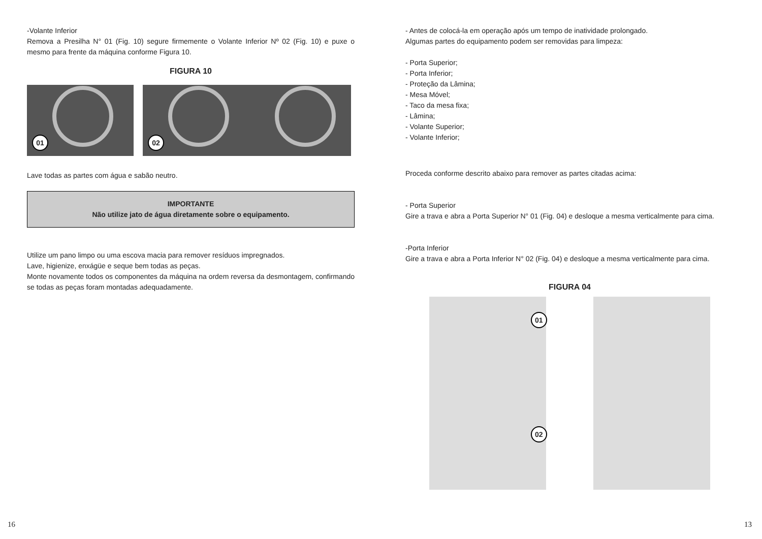-Volante Inferior
Remova a Presilha N° 01 (Fig. 10) segure firmemente o Volante Inferior Nº 02 (Fig. 10) e puxe o mesmo para frente da máquina conforme Figura 10.
FIGURA 10
01
02
Lave todas as partes com água e sabão neutro.
IMPORTANTE
Não utilize jato de água diretamente sobre o equipamento.
Utilize um pano limpo ou uma escova macia para remover resíduos impregnados.
Lave, higienize, enxágüe e seque bem todas as peças.
Monte novamente todos os componentes da máquina na ordem reversa da desmontagem, confirmando se todas as peças foram montadas adequadamente.
16
- Antes de colocá-la em operação após um tempo de inatividade prolongado.
Algumas partes do equipamento podem ser removidas para limpeza:
- Porta Superior;
- Porta Inferior;
- Proteção da Lâmina;
- Mesa Móvel;
- Taco da mesa fixa;
- Lâmina;
- Volante Superior;
- Volante Inferior;
Proceda conforme descrito abaixo para remover as partes citadas acima:
- Porta Superior
Gire a trava e abra a Porta Superior N° 01 (Fig. 04) e desloque a mesma verticalmente para cima.
-Porta Inferior
Gire a trava e abra a Porta Inferior N° 02 (Fig. 04) e desloque a mesma verticalmente para cima.
FIGURA 04
01
02
13